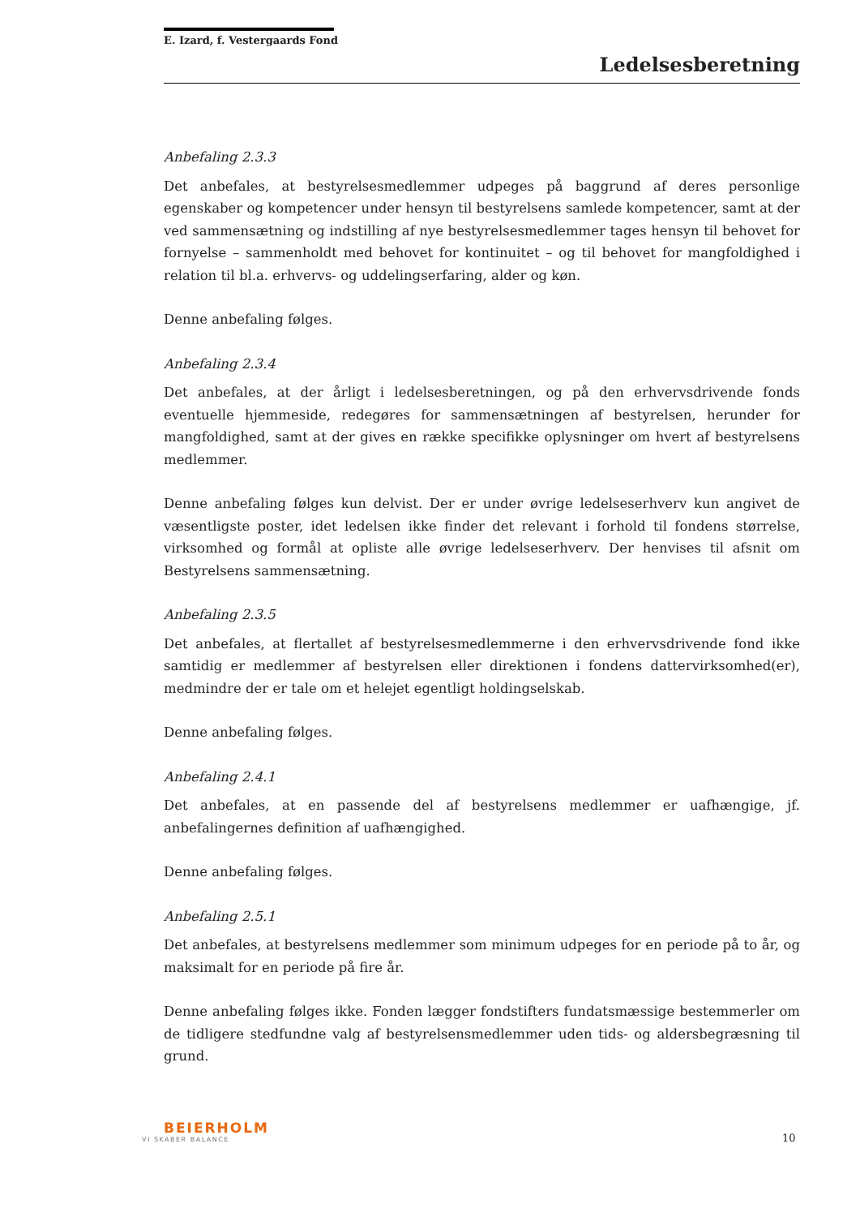E. Izard, f. Vestergaards Fond
Ledelsesberetning
Anbefaling 2.3.3
Det anbefales, at bestyrelsesmedlemmer udpeges på baggrund af deres personlige egenskaber og kompetencer under hensyn til bestyrelsens samlede kompetencer, samt at der ved sammensætning og indstilling af nye bestyrelsesmedlemmer tages hensyn til behovet for fornyelse – sammenholdt med behovet for kontinuitet – og til behovet for mangfoldighed i relation til bl.a. erhvervs- og uddelingserfaring, alder og køn.
Denne anbefaling følges.
Anbefaling 2.3.4
Det anbefales, at der årligt i ledelsesberetningen, og på den erhvervsdrivende fonds eventuelle hjemmeside, redegøres for sammensætningen af bestyrelsen, herunder for mangfoldighed, samt at der gives en række specifikke oplysninger om hvert af bestyrelsens medlemmer.
Denne anbefaling følges kun delvist. Der er under øvrige ledelseserhverv kun angivet de væsentligste poster, idet ledelsen ikke finder det relevant i forhold til fondens størrelse, virksomhed og formål at opliste alle øvrige ledelseserhverv. Der henvises til afsnit om Bestyrelsens sammensætning.
Anbefaling 2.3.5
Det anbefales, at flertallet af bestyrelsesmedlemmerne i den erhvervsdrivende fond ikke samtidig er medlemmer af bestyrelsen eller direktionen i fondens dattervirksomhed(er), medmindre der er tale om et helejet egentligt holdingselskab.
Denne anbefaling følges.
Anbefaling 2.4.1
Det anbefales, at en passende del af bestyrelsens medlemmer er uafhængige, jf. anbefalingernes definition af uafhængighed.
Denne anbefaling følges.
Anbefaling 2.5.1
Det anbefales, at bestyrelsens medlemmer som minimum udpeges for en periode på to år, og maksimalt for en periode på fire år.
Denne anbefaling følges ikke. Fonden lægger fondstifters fundatsmæssige bestemmerler om de tidligere stedfundne valg af bestyrelsensmedlemmer uden tids- og aldersbegræsning til grund.
BEIERHOLM
VI SKABER BALANCE
10